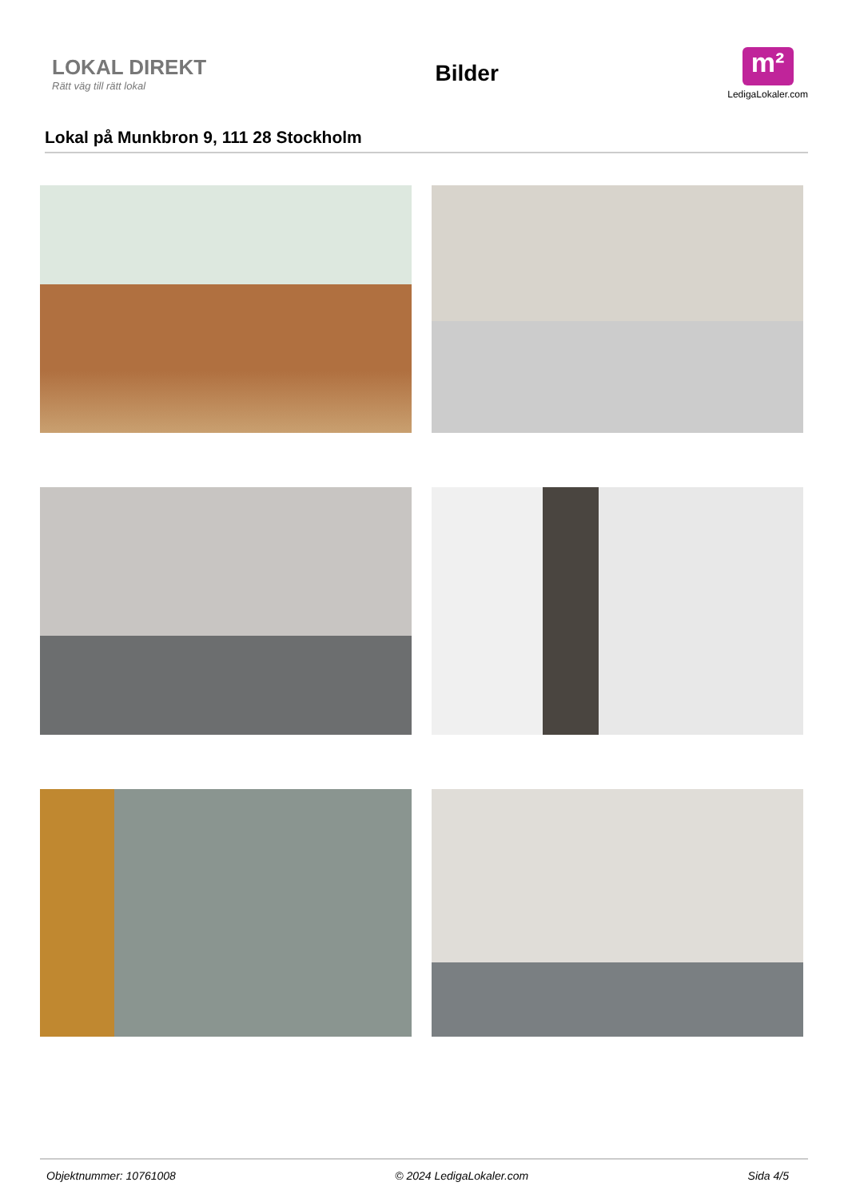LOKAL DIREKT
Rätt väg till rätt lokal
Bilder
m²
LedigaLokaler.com
Lokal på Munkbron 9, 111 28 Stockholm
Objektnummer: 10761008 © 2024 LedigaLokaler.com Sida 4/5